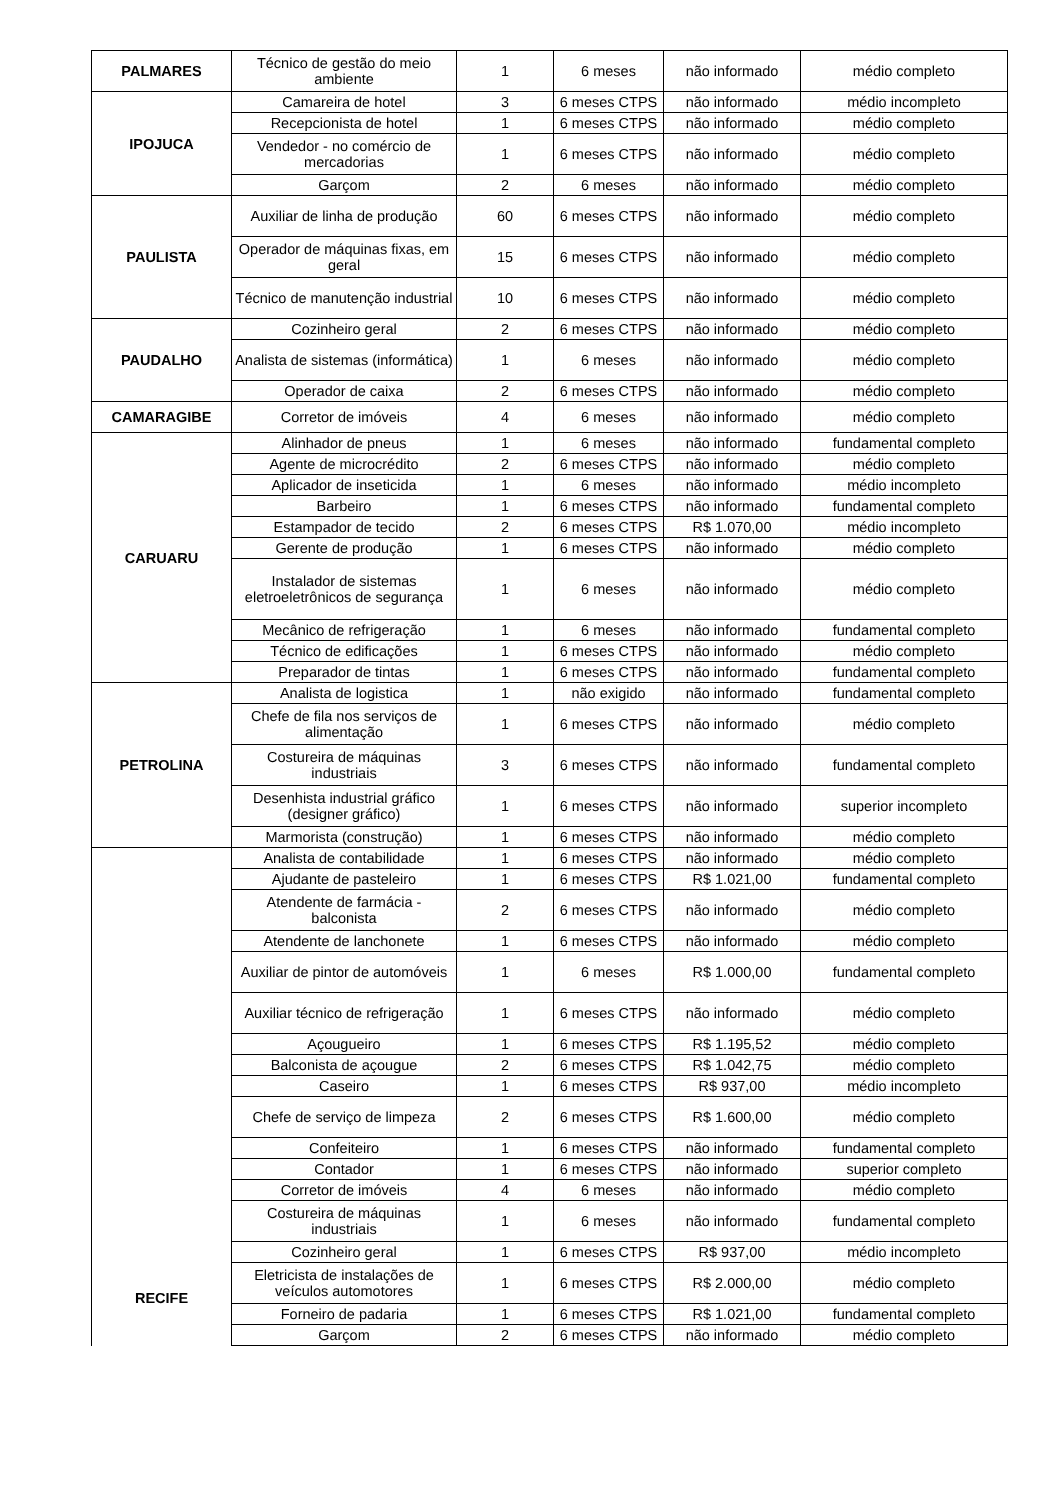| PALMARES | Técnico de gestão do meio ambiente | 1 | 6 meses | não informado | médio completo |
| IPOJUCA | Camareira de hotel | 3 | 6 meses CTPS | não informado | médio incompleto |
| | Recepcionista de hotel | 1 | 6 meses CTPS | não informado | médio completo |
| | Vendedor - no comércio de mercadorias | 1 | 6 meses CTPS | não informado | médio completo |
| | Garçom | 2 | 6 meses | não informado | médio completo |
| PAULISTA | Auxiliar de linha de produção | 60 | 6 meses CTPS | não informado | médio completo |
| | Operador de máquinas fixas, em geral | 15 | 6 meses CTPS | não informado | médio completo |
| | Técnico de manutenção industrial | 10 | 6 meses CTPS | não informado | médio completo |
| PAUDALHO | Cozinheiro geral | 2 | 6 meses CTPS | não informado | médio completo |
| | Analista de sistemas (informática) | 1 | 6 meses | não informado | médio completo |
| | Operador de caixa | 2 | 6 meses CTPS | não informado | médio completo |
| CAMARAGIBE | Corretor de imóveis | 4 | 6 meses | não informado | médio completo |
| CARUARU | Alinhador de pneus | 1 | 6 meses | não informado | fundamental completo |
| | Agente de microcrédito | 2 | 6 meses CTPS | não informado | médio completo |
| | Aplicador de inseticida | 1 | 6 meses | não informado | médio incompleto |
| | Barbeiro | 1 | 6 meses CTPS | não informado | fundamental completo |
| | Estampador de tecido | 2 | 6 meses CTPS | R$ 1.070,00 | médio incompleto |
| | Gerente de produção | 1 | 6 meses CTPS | não informado | médio completo |
| | Instalador de sistemas eletroeletrônicos de segurança | 1 | 6 meses | não informado | médio completo |
| | Mecânico de refrigeração | 1 | 6 meses | não informado | fundamental completo |
| | Técnico de edificações | 1 | 6 meses CTPS | não informado | médio completo |
| | Preparador de tintas | 1 | 6 meses CTPS | não informado | fundamental completo |
| PETROLINA | Analista de logistica | 1 | não exigido | não informado | fundamental completo |
| | Chefe de fila nos serviços de alimentação | 1 | 6 meses CTPS | não informado | médio completo |
| | Costureira de máquinas industriais | 3 | 6 meses CTPS | não informado | fundamental completo |
| | Desenhista industrial gráfico (designer gráfico) | 1 | 6 meses CTPS | não informado | superior incompleto |
| | Marmorista (construção) | 1 | 6 meses CTPS | não informado | médio completo |
| RECIFE | Analista de contabilidade | 1 | 6 meses CTPS | não informado | médio completo |
| | Ajudante de pasteleiro | 1 | 6 meses CTPS | R$ 1.021,00 | fundamental completo |
| | Atendente de farmácia - balconista | 2 | 6 meses CTPS | não informado | médio completo |
| | Atendente de lanchonete | 1 | 6 meses CTPS | não informado | médio completo |
| | Auxiliar de pintor de automóveis | 1 | 6 meses | R$ 1.000,00 | fundamental completo |
| | Auxiliar técnico de refrigeração | 1 | 6 meses CTPS | não informado | médio completo |
| | Açougueiro | 1 | 6 meses CTPS | R$ 1.195,52 | médio completo |
| | Balconista de açougue | 2 | 6 meses CTPS | R$ 1.042,75 | médio completo |
| | Caseiro | 1 | 6 meses CTPS | R$ 937,00 | médio incompleto |
| | Chefe de serviço de limpeza | 2 | 6 meses CTPS | R$ 1.600,00 | médio completo |
| | Confeiteiro | 1 | 6 meses CTPS | não informado | fundamental completo |
| | Contador | 1 | 6 meses CTPS | não informado | superior completo |
| | Corretor de imóveis | 4 | 6 meses | não informado | médio completo |
| | Costureira de máquinas industriais | 1 | 6 meses | não informado | fundamental completo |
| | Cozinheiro geral | 1 | 6 meses CTPS | R$ 937,00 | médio incompleto |
| | Eletricista de instalações de veículos automotores | 1 | 6 meses CTPS | R$ 2.000,00 | médio completo |
| | Forneiro de padaria | 1 | 6 meses CTPS | R$ 1.021,00 | fundamental completo |
| | Garçom | 2 | 6 meses CTPS | não informado | médio completo |